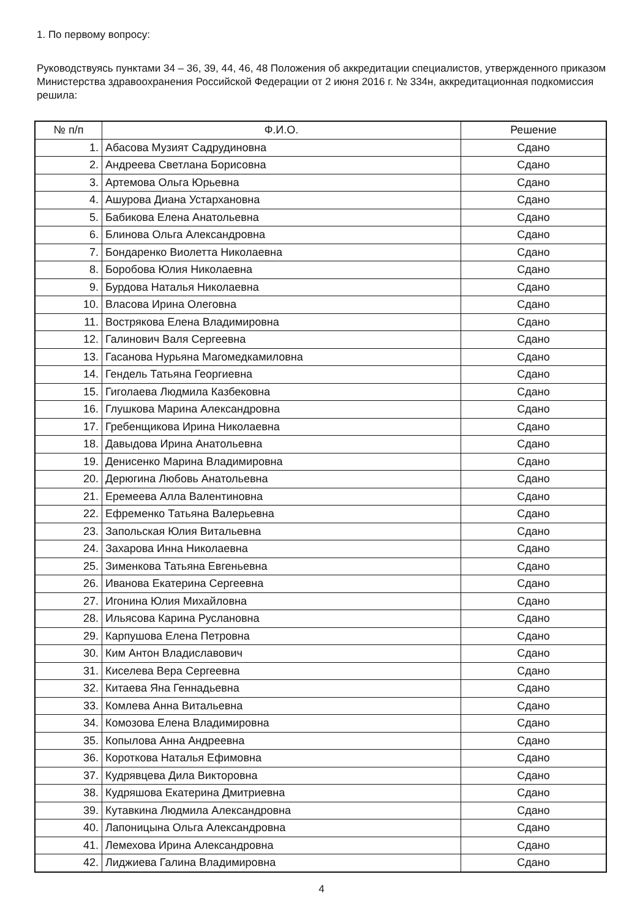1. По первому вопросу:
Руководствуясь пунктами 34 – 36, 39, 44, 46, 48 Положения об аккредитации специалистов, утвержденного приказом Министерства здравоохранения Российской Федерации от 2 июня 2016 г. № 334н, аккредитационная подкомиссия решила:
| № п/п | Ф.И.О. | Решение |
| --- | --- | --- |
| 1. | Абасова Музият Садрудиновна | Сдано |
| 2. | Андреева Светлана Борисовна | Сдано |
| 3. | Артемова Ольга Юрьевна | Сдано |
| 4. | Ашурова Диана Устархановна | Сдано |
| 5. | Бабикова Елена Анатольевна | Сдано |
| 6. | Блинова Ольга Александровна | Сдано |
| 7. | Бондаренко Виолетта Николаевна | Сдано |
| 8. | Боробова Юлия Николаевна | Сдано |
| 9. | Бурдова Наталья Николаевна | Сдано |
| 10. | Власова Ирина Олеговна | Сдано |
| 11. | Вострякова Елена Владимировна | Сдано |
| 12. | Галинович Валя Сергеевна | Сдано |
| 13. | Гасанова Нурьяна Магомедкамиловна | Сдано |
| 14. | Гендель Татьяна Георгиевна | Сдано |
| 15. | Гиголаева Людмила Казбековна | Сдано |
| 16. | Глушкова Марина Александровна | Сдано |
| 17. | Гребенщикова Ирина Николаевна | Сдано |
| 18. | Давыдова Ирина Анатольевна | Сдано |
| 19. | Денисенко Марина Владимировна | Сдано |
| 20. | Дерюгина Любовь Анатольевна | Сдано |
| 21. | Еремеева Алла Валентиновна | Сдано |
| 22. | Ефременко Татьяна Валерьевна | Сдано |
| 23. | Запольская Юлия Витальевна | Сдано |
| 24. | Захарова Инна Николаевна | Сдано |
| 25. | Зименкова Татьяна Евгеньевна | Сдано |
| 26. | Иванова Екатерина Сергеевна | Сдано |
| 27. | Игонина Юлия Михайловна | Сдано |
| 28. | Ильясова Карина Руслановна | Сдано |
| 29. | Карпушова Елена Петровна | Сдано |
| 30. | Ким Антон Владиславович | Сдано |
| 31. | Киселева Вера Сергеевна | Сдано |
| 32. | Китаева Яна Геннадьевна | Сдано |
| 33. | Комлева Анна Витальевна | Сдано |
| 34. | Комозова Елена Владимировна | Сдано |
| 35. | Копылова Анна Андреевна | Сдано |
| 36. | Короткова Наталья Ефимовна | Сдано |
| 37. | Кудрявцева Дила Викторовна | Сдано |
| 38. | Кудряшова Екатерина Дмитриевна | Сдано |
| 39. | Кутавкина Людмила Александровна | Сдано |
| 40. | Лапоницына Ольга Александровна | Сдано |
| 41. | Лемехова Ирина Александровна | Сдано |
| 42. | Лиджиева Галина Владимировна | Сдано |
4